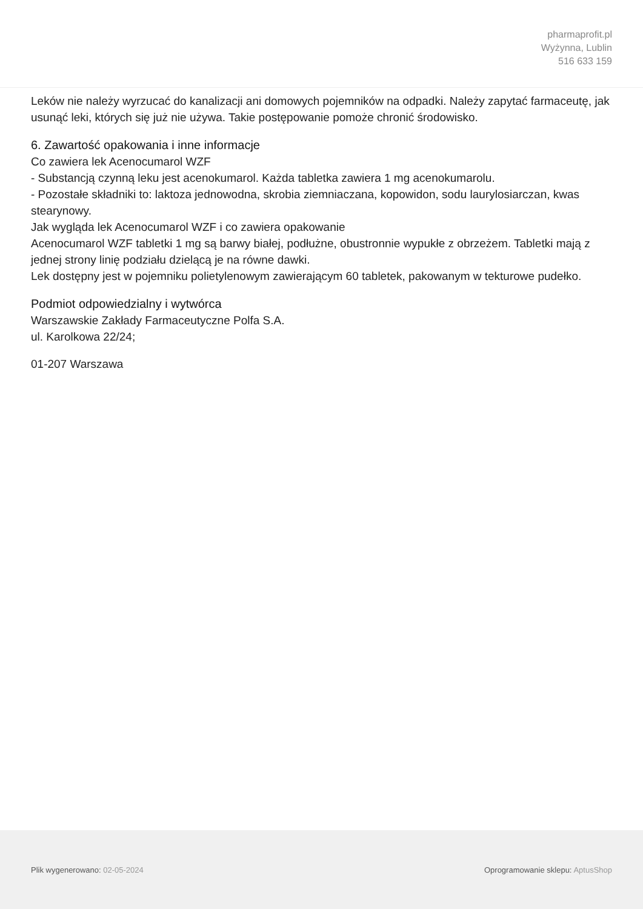pharmaprofit.pl
Wyżynna, Lublin
516 633 159
Leków nie należy wyrzucać do kanalizacji ani domowych pojemników na odpadki. Należy zapytać farmaceutę, jak usunąć leki, których się już nie używa. Takie postępowanie pomoże chronić środowisko.
6. Zawartość opakowania i inne informacje
Co zawiera lek Acenocumarol WZF
- Substancją czynną leku jest acenokumarol. Każda tabletka zawiera 1 mg acenokumarolu.
- Pozostałe składniki to: laktoza jednowodna, skrobia ziemniaczana, kopowidon, sodu laurylosiarczan, kwas stearynowy.
Jak wygląda lek Acenocumarol WZF i co zawiera opakowanie
Acenocumarol WZF tabletki 1 mg są barwy białej, podłużne, obustronnie wypukłe z obrzeżem. Tabletki mają z jednej strony linię podziału dzielącą je na równe dawki.
Lek dostępny jest w pojemniku polietylenowym zawierającym 60 tabletek, pakowanym w tekturowe pudełko.
Podmiot odpowiedzialny i wytwórca
Warszawskie Zakłady Farmaceutyczne Polfa S.A.
ul. Karolkowa 22/24;
01-207 Warszawa
Plik wygenerowano: 02-05-2024
Oprogramowanie sklepu: AptusShop